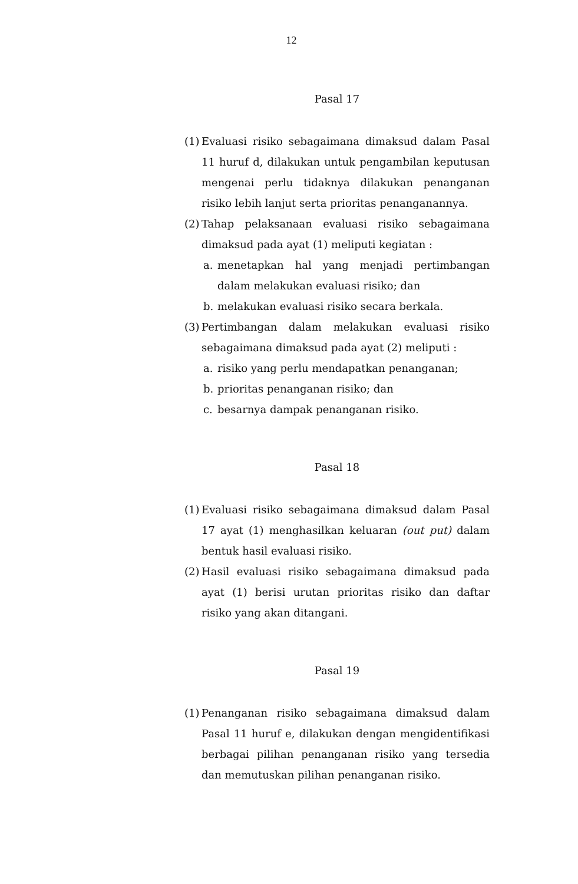12
Pasal 17
(1) Evaluasi risiko sebagaimana dimaksud dalam Pasal 11 huruf d, dilakukan untuk pengambilan keputusan mengenai perlu tidaknya dilakukan penanganan risiko lebih lanjut serta prioritas penanganannya.
(2) Tahap pelaksanaan evaluasi risiko sebagaimana dimaksud pada ayat (1) meliputi kegiatan :
a. menetapkan hal yang menjadi pertimbangan dalam melakukan evaluasi risiko; dan
b. melakukan evaluasi risiko secara berkala.
(3) Pertimbangan dalam melakukan evaluasi risiko sebagaimana dimaksud pada ayat (2) meliputi :
a. risiko yang perlu mendapatkan penanganan;
b. prioritas penanganan risiko; dan
c. besarnya dampak penanganan risiko.
Pasal 18
(1) Evaluasi risiko sebagaimana dimaksud dalam Pasal 17 ayat (1) menghasilkan keluaran (out put) dalam bentuk hasil evaluasi risiko.
(2) Hasil evaluasi risiko sebagaimana dimaksud pada ayat (1) berisi urutan prioritas risiko dan daftar risiko yang akan ditangani.
Pasal 19
(1) Penanganan risiko sebagaimana dimaksud dalam Pasal 11 huruf e, dilakukan dengan mengidentifikasi berbagai pilihan penanganan risiko yang tersedia dan memutuskan pilihan penanganan risiko.